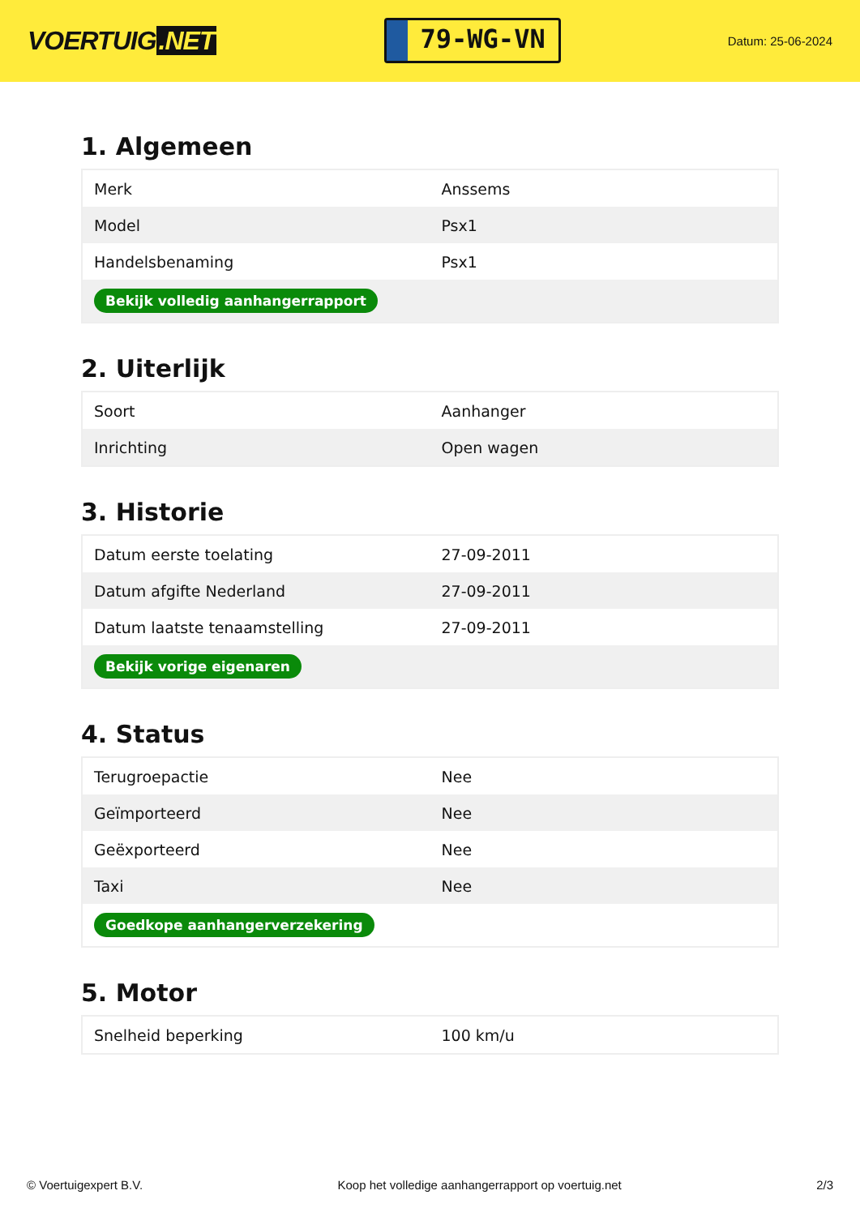VOERTUIG.NET
79-WG-VN
Datum: 25-06-2024
1. Algemeen
| Merk | Anssems |
| Model | Psx1 |
| Handelsbenaming | Psx1 |
| Bekijk volledig aanhangerrapport | |
2. Uiterlijk
| Soort | Aanhanger |
| Inrichting | Open wagen |
3. Historie
| Datum eerste toelating | 27-09-2011 |
| Datum afgifte Nederland | 27-09-2011 |
| Datum laatste tenaamstelling | 27-09-2011 |
| Bekijk vorige eigenaren | |
4. Status
| Terugroepactie | Nee |
| Geïmporteerd | Nee |
| Geëxporteerd | Nee |
| Taxi | Nee |
| Goedkope aanhangerverzekering | |
5. Motor
| Snelheid beperking | 100 km/u |
© Voertuigexpert B.V. Koop het volledige aanhangerrapport op voertuig.net 2/3